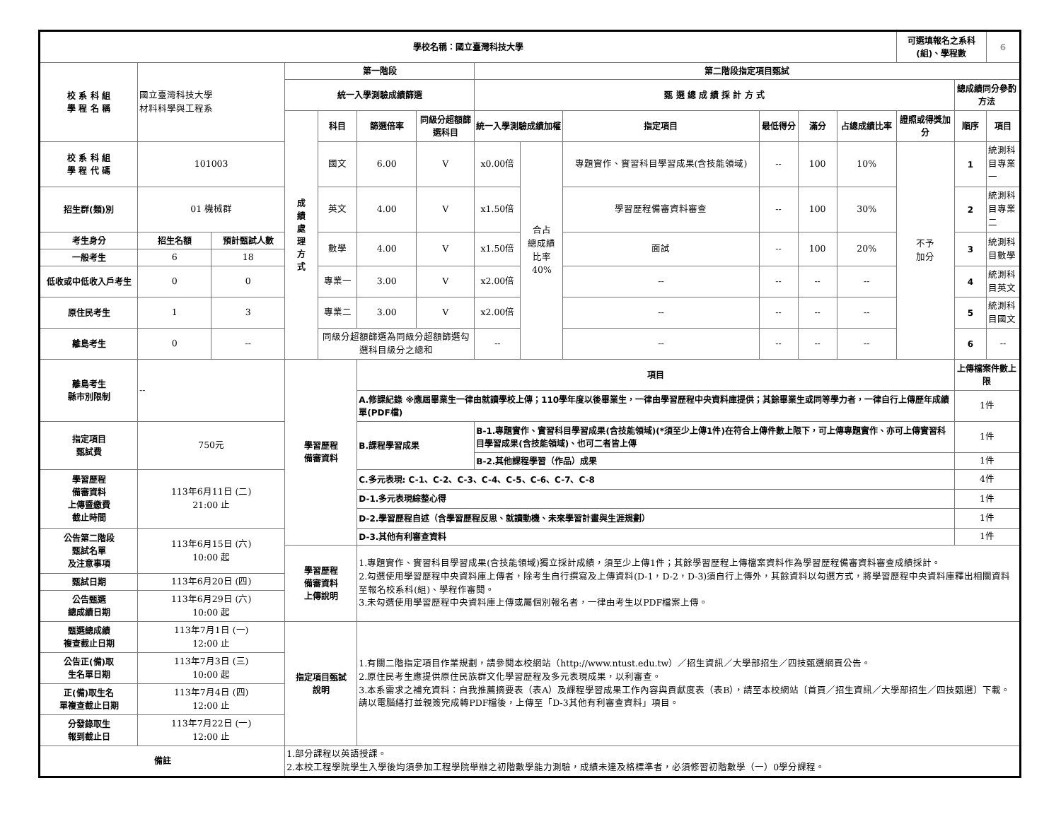| 學校名稱：國立臺灣科技大學 | | | | | | | | | | | | | 可選填報名之系科(組)、學程數 | | 6 |
| 校 系 科 組 學 程 名 稱 | 國立臺灣科技大學 材料科學與工程系 | | 第一階段 | | | | 第二階段指定項目甄試 | | | | | | | | |
| | | | 統一入學測驗成績篩選 | | | | 甄 選 總 成 績 採 計 方 式 | | | | | | | 總成績同分參酌方法 | |
| | | | 成 績 處 理 方 式 | 科目 | 篩選倍率 | 同級分超額篩選科目 | 統一入學測驗成績加權 | | 指定項目 | 最低得分 | 滿分 | 占總成績比率 | 證照或得獎加分 | 順序 | 項目 |
| 校 系 科 組 學 程 代 碼 | 101003 | | | 國文 | 6.00 | V | x0.00倍 | 合占 總成績 比率 40% | 專題實作、實習科目學習成果(含技能領域) | -- | 100 | 10% | 不予 加分 | 1 | 統測科目專業一 |
| 招生群(類)別 | 01 機械群 | | | 英文 | 4.00 | V | x1.50倍 | | 學習歷程備審資料審查 | -- | 100 | 30% | | 2 | 統測科目專業二 |
| 考生身分 | 招生名額 | 預計甄試人數 | | 數學 | 4.00 | V | x1.50倍 | | 面試 | -- | 100 | 20% | | 3 | 統測科目數學 |
| 一般考生 | 6 | 18 | | | | | | | | | | | | | |
| 低收或中低收入戶考生 | 0 | 0 | | 專業一 | 3.00 | V | x2.00倍 | | -- | -- | -- | -- | | 4 | 統測科目英文 |
| 原住民考生 | 1 | 3 | | 專業二 | 3.00 | V | x2.00倍 | | -- | -- | -- | -- | | 5 | 統測科目國文 |
| 離島考生 | 0 | -- | | 同級分超額篩選為同級分超額篩選勾選科目級分之總和 | | | -- | | -- | -- | -- | -- | | 6 | -- |
| 離島考生 縣市別限制 | -- | | 學習歷程 備審資料 | | 項目 | | | | | | | | | 上傳檔案件數上限 | |
| | | | | | A.修課紀錄 ※應屆畢業生一律由就讀學校上傳；110學年度以後畢業生，一律由學習歷程中央資料庫提供；其餘畢業生或同等學力者，一律自行上傳歷年成績單(PDF檔) | | | | | | | | | 1件 | |
| 指定項目 甄試費 | 750元 | | | | B.課程學習成果 | | B-1.專題實作、實習科目學習成果(含技能領域)(*須至少上傳1件)在符合上傳件數上限下，可上傳專題實作、亦可上傳實習科目學習成果(含技能領域)、也可二者皆上傳 | | | | | | | 1件 | |
| | | | | | | | B-2.其他課程學習（作品）成果 | | | | | | | 1件 | |
| 學習歷程 備審資料 上傳暨繳費 截止時間 | 113年6月11日 (二) 21:00 止 | | | | C.多元表現: C-1、C-2、C-3、C-4、C-5、C-6、C-7、C-8 | | | | | | | | | 4件 | |
| | | | | | D-1.多元表現綜整心得 | | | | | | | | | 1件 | |
| | | | | | D-2.學習歷程自述（含學習歷程反思、就讀動機、未來學習計畫與生涯規劃） | | | | | | | | | 1件 | |
| 公告第二階段 甄試名單 及注意事項 | 113年6月15日 (六) 10:00 起 | | | | D-3.其他有利審查資料 | | | | | | | | | 1件 | |
| | | | 學習歷程 備審資料 上傳說明 | | 1.專題實作、實習科目學習成果(含技能領域)獨立採計成績，須至少上傳1件；其餘學習歷程上傳檔案資料作為學習歷程備審資料審查成績採計。 2.勾選使用學習歷程中央資料庫上傳者，除考生自行撰寫及上傳資料(D-1，D-2，D-3)須自行上傳外，其餘資料以勾選方式，將學習歷程中央資料庫釋出相關資料至報名校系科(組)、學程作審閱。 3.未勾選使用學習歷程中央資料庫上傳或屬個別報名者，一律由考生以PDF檔案上傳。 | | | | | | | | | | |
| 甄試日期 | 113年6月20日 (四) | | | | | | | | | | | | | | |
| 公告甄選 總成績日期 | 113年6月29日 (六) 10:00 起 | | | | | | | | | | | | | | |
| 甄選總成績 複查截止日期 | 113年7月1日 (一) 12:00 止 | | 指定項目甄試 說明 | | 1.有關二階指定項目作業規劃，請參閱本校網站（http://www.ntust.edu.tw）／招生資訊／大學部招生／四技甄選網頁公告。 2.原住民考生應提供原住民族群文化學習歷程及多元表現成果，以利審查。 3.本系需求之補充資料：自我推薦摘要表（表A）及課程學習成果工作內容與貢獻度表（表B），請至本校網站〔首頁／招生資訊／大學部招生／四技甄選〕下載。請以電腦繕打並親簽完成轉PDF檔後，上傳至「D-3其他有利審查資料」項目。 | | | | | | | | | | |
| 公告正(備)取 生名單日期 | 113年7月3日 (三) 10:00 起 | | | | | | | | | | | | | | |
| 正(備)取生名 單複查截止日期 | 113年7月4日 (四) 12:00 止 | | | | | | | | | | | | | | |
| 分發錄取生 報到截止日 | 113年7月22日 (一) 12:00 止 | | | | | | | | | | | | | | |
| 備註 | | | 1.部分課程以英語授課。 2.本校工程學院學生入學後均須參加工程學院舉辦之初階數學能力測驗，成績未達及格標準者，必須修習初階數學（一）0學分課程。 | | | | | | | | | | | | |